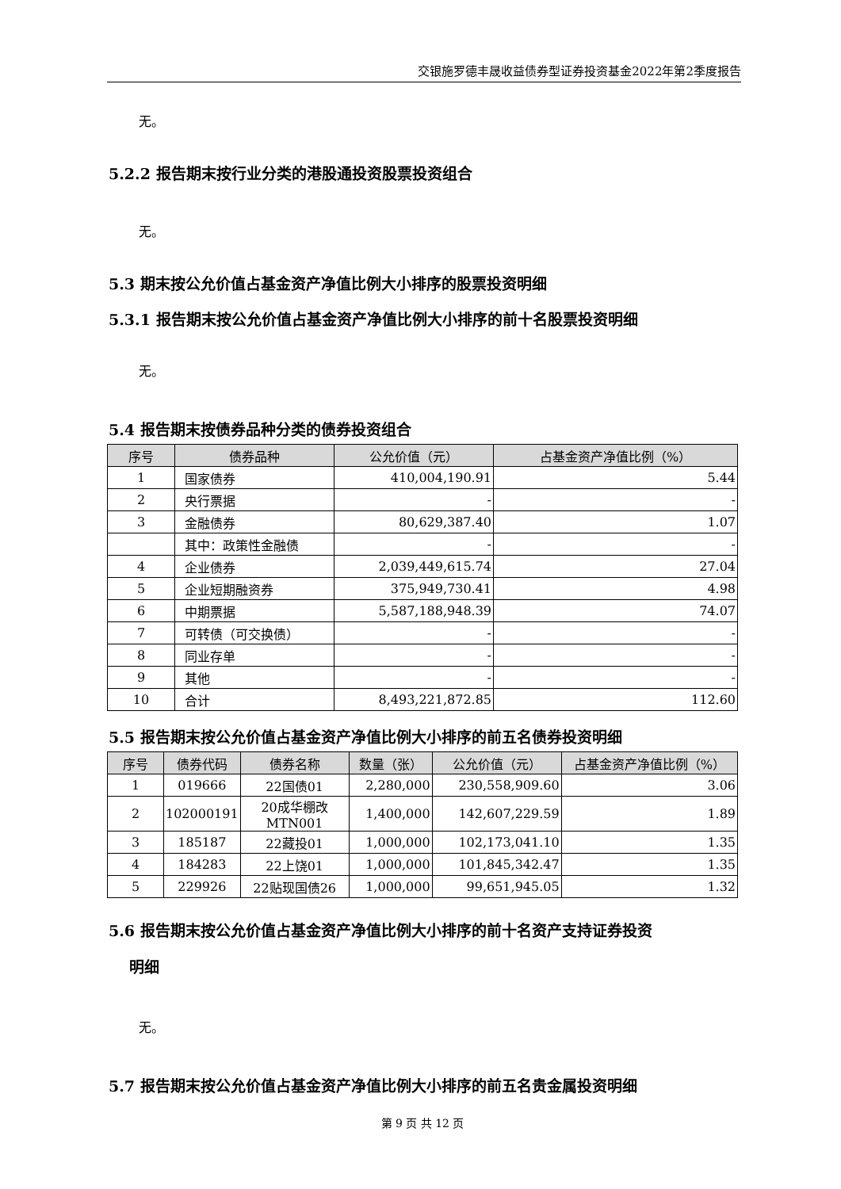交银施罗德丰晟收益债券型证券投资基金2022年第2季度报告
无。
5.2.2 报告期末按行业分类的港股通投资股票投资组合
无。
5.3 期末按公允价值占基金资产净值比例大小排序的股票投资明细
5.3.1 报告期末按公允价值占基金资产净值比例大小排序的前十名股票投资明细
无。
5.4 报告期末按债券品种分类的债券投资组合
| 序号 | 债券品种 | 公允价值（元） | 占基金资产净值比例（%） |
| --- | --- | --- | --- |
| 1 | 国家债券 | 410,004,190.91 | 5.44 |
| 2 | 央行票据 | - | - |
| 3 | 金融债券 | 80,629,387.40 | 1.07 |
| | 其中：政策性金融债 | - | - |
| 4 | 企业债券 | 2,039,449,615.74 | 27.04 |
| 5 | 企业短期融资券 | 375,949,730.41 | 4.98 |
| 6 | 中期票据 | 5,587,188,948.39 | 74.07 |
| 7 | 可转债（可交换债） | - | - |
| 8 | 同业存单 | - | - |
| 9 | 其他 | - | - |
| 10 | 合计 | 8,493,221,872.85 | 112.60 |
5.5 报告期末按公允价值占基金资产净值比例大小排序的前五名债券投资明细
| 序号 | 债券代码 | 债券名称 | 数量（张） | 公允价值（元） | 占基金资产净值比例（%） |
| --- | --- | --- | --- | --- | --- |
| 1 | 019666 | 22国债01 | 2,280,000 | 230,558,909.60 | 3.06 |
| 2 | 102000191 | 20成华棚改 MTN001 | 1,400,000 | 142,607,229.59 | 1.89 |
| 3 | 185187 | 22藏投01 | 1,000,000 | 102,173,041.10 | 1.35 |
| 4 | 184283 | 22上饶01 | 1,000,000 | 101,845,342.47 | 1.35 |
| 5 | 229926 | 22贴现国债26 | 1,000,000 | 99,651,945.05 | 1.32 |
5.6 报告期末按公允价值占基金资产净值比例大小排序的前十名资产支持证券投资
明细
无。
5.7 报告期末按公允价值占基金资产净值比例大小排序的前五名贵金属投资明细
第 9 页 共 12 页